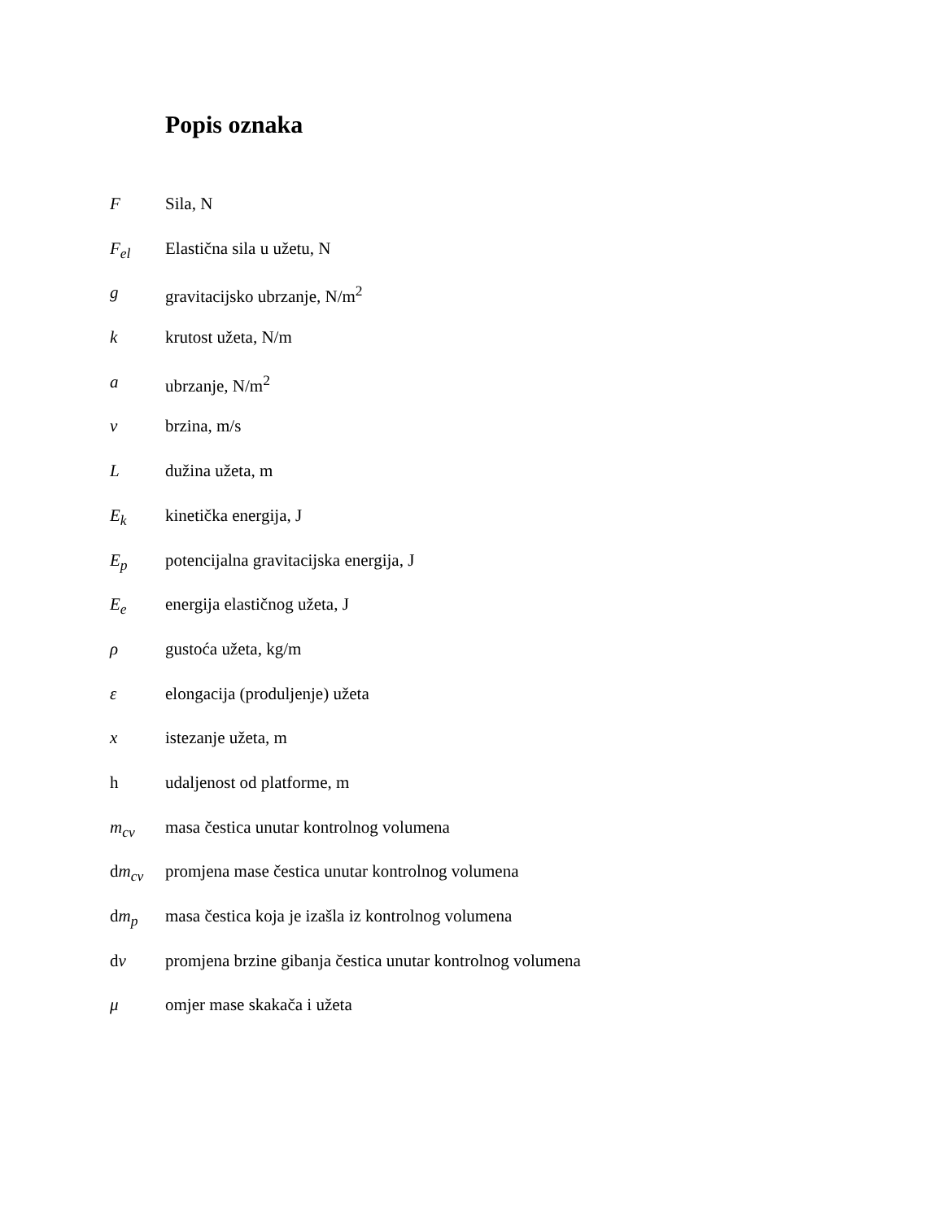Popis oznaka
F Sila, N
F<sub>el</sub> Elastična sila u užetu, N
g gravitacijsko ubrzanje, N/m<sup>2</sup>
k krutost užeta, N/m
a ubrzanje, N/m<sup>2</sup>
v brzina, m/s
L dužina užeta, m
E<sub>k</sub> kinetička energija, J
E<sub>p</sub> potencijalna gravitacijska energija, J
E<sub>e</sub> energija elastičnog užeta, J
ρ gustoća užeta, kg/m
ε elongacija (produljenje) užeta
x istezanje užeta, m
h udaljenost od platforme, m
m<sub>cv</sub> masa čestica unutar kontrolnog volumena
dm<sub>cv</sub> promjena mase čestica unutar kontrolnog volumena
dm<sub>p</sub> masa čestica koja je izašla iz kontrolnog volumena
dv promjena brzine gibanja čestica unutar kontrolnog volumena
μ omjer mase skakača i užeta